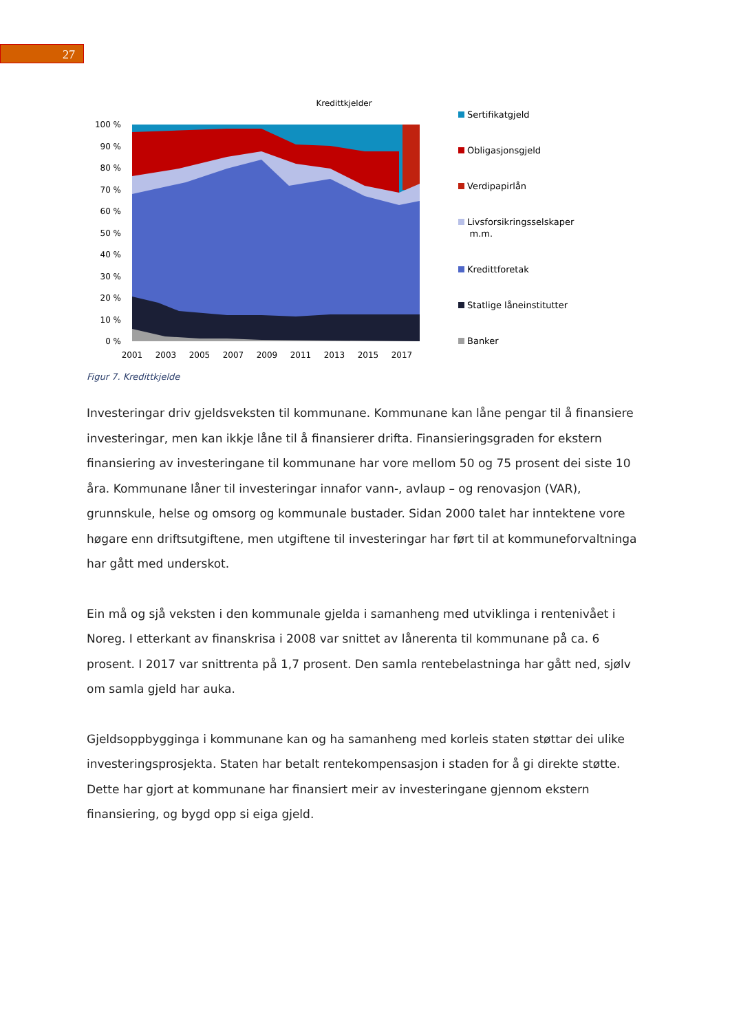27
Kredittkjelder
100 %
90 %
80 %
70 %
60 %
50 %
40 %
30 %
20 %
10 %
0 %
2001
2003
2005
2007
2009
2011
2013
2015
2017
Sertifikatgjeld
Obligasjonsgjeld
Verdipapirlån
Livsforsikringsselskaper
m.m.
Kredittforetak
Statlige låneinstitutter
Banker
Figur 7. Kredittkjelde
Investeringar driv gjeldsveksten til kommunane. Kommunane kan låne pengar til å finansiere investeringar, men kan ikkje låne til å finansierer drifta. Finansieringsgraden for ekstern finansiering av investeringane til kommunane har vore mellom 50 og 75 prosent dei siste 10 åra. Kommunane låner til investeringar innafor vann-, avlaup – og renovasjon (VAR), grunnskule, helse og omsorg og kommunale bustader. Sidan 2000 talet har inntektene vore høgare enn driftsutgiftene, men utgiftene til investeringar har ført til at kommuneforvaltninga har gått med underskot.
Ein må og sjå veksten i den kommunale gjelda i samanheng med utviklinga i rentenivået i Noreg. I etterkant av finanskrisa i 2008 var snittet av lånerenta til kommunane på ca. 6 prosent. I 2017 var snittrenta på 1,7 prosent. Den samla rentebelastninga har gått ned, sjølv om samla gjeld har auka.
Gjeldsoppbygginga i kommunane kan og ha samanheng med korleis staten støttar dei ulike investeringsprosjekta. Staten har betalt rentekompensasjon i staden for å gi direkte støtte. Dette har gjort at kommunane har finansiert meir av investeringane gjennom ekstern finansiering, og bygd opp si eiga gjeld.